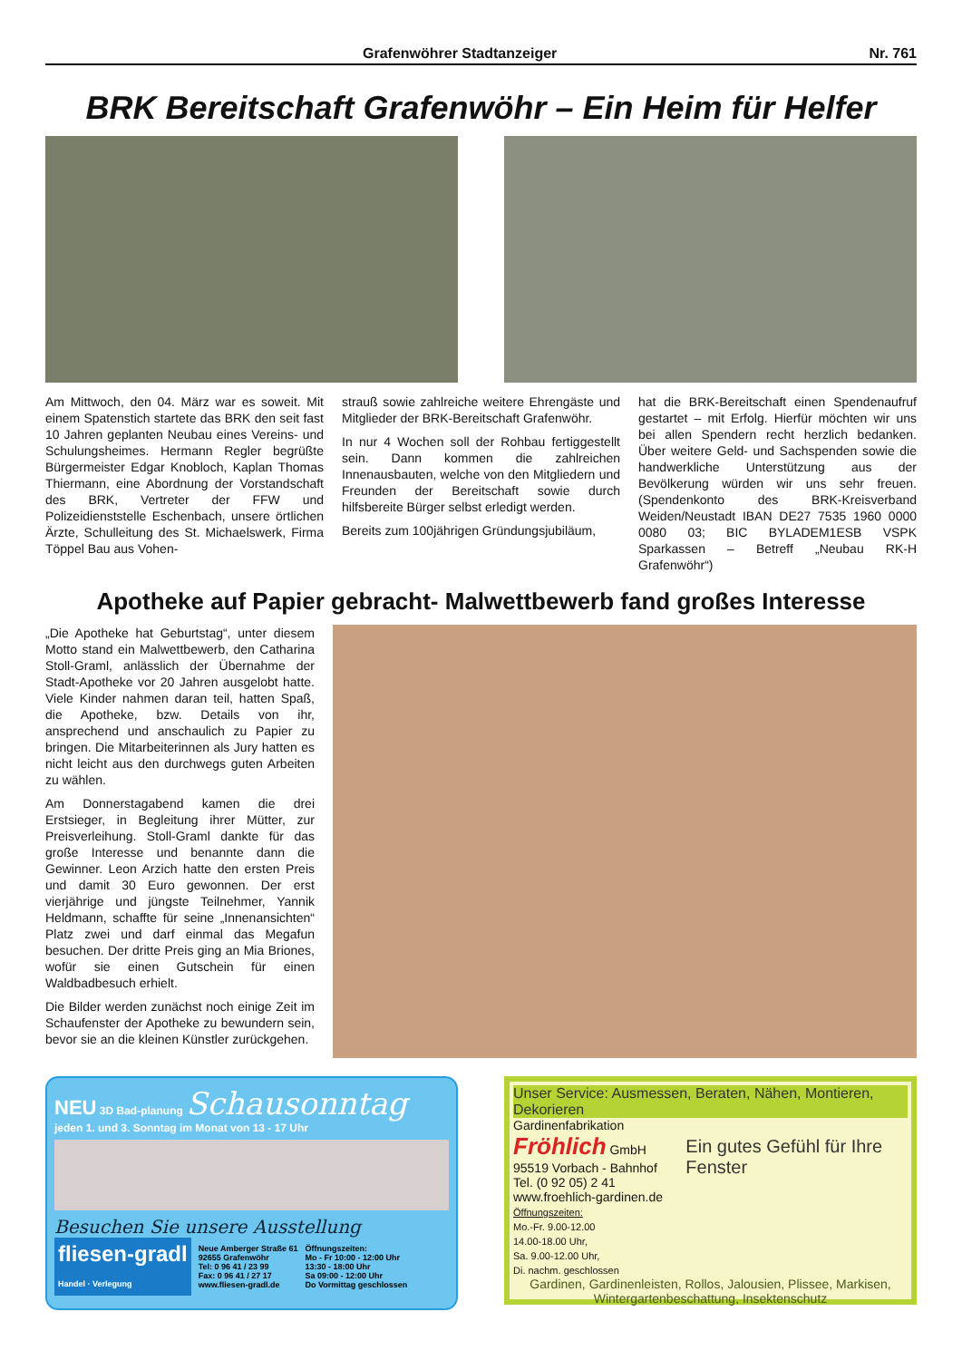Grafenwöhrer Stadtanzeiger Nr. 761
BRK Bereitschaft Grafenwöhr – Ein Heim für Helfer
Am Mittwoch, den 04. März war es soweit. Mit einem Spatenstich startete das BRK den seit fast 10 Jahren geplanten Neubau eines Vereins- und Schulungsheimes. Hermann Regler begrüßte Bürgermeister Edgar Knobloch, Kaplan Thomas Thiermann, eine Abordnung der Vorstandschaft des BRK, Vertreter der FFW und Polizeidienststelle Eschenbach, unsere örtlichen Ärzte, Schulleitung des St. Michaelswerk, Firma Töppel Bau aus Vohen-
strauß sowie zahlreiche weitere Ehrengäste und Mitglieder der BRK-Bereitschaft Grafenwöhr.
In nur 4 Wochen soll der Rohbau fertiggestellt sein. Dann kommen die zahlreichen Innenausbauten, welche von den Mitgliedern und Freunden der Bereitschaft sowie durch hilfsbereite Bürger selbst erledigt werden.
Bereits zum 100jährigen Gründungsjubiläum,
hat die BRK-Bereitschaft einen Spendenaufruf gestartet – mit Erfolg. Hierfür möchten wir uns bei allen Spendern recht herzlich bedanken. Über weitere Geld- und Sachspenden sowie die handwerkliche Unterstützung aus der Bevölkerung würden wir uns sehr freuen. (Spendenkonto des BRK-Kreisverband Weiden/Neustadt IBAN DE27 7535 1960 0000 0080 03; BIC BYLADEM1ESB VSPK Sparkassen – Betreff „Neubau RK-H Grafenwöhr“)
Apotheke auf Papier gebracht- Malwettbewerb fand großes Interesse
„Die Apotheke hat Geburtstag“, unter diesem Motto stand ein Malwettbewerb, den Catharina Stoll-Graml, anlässlich der Übernahme der Stadt-Apotheke vor 20 Jahren ausgelobt hatte. Viele Kinder nahmen daran teil, hatten Spaß, die Apotheke, bzw. Details von ihr, ansprechend und anschaulich zu Papier zu bringen. Die Mitarbeiterinnen als Jury hatten es nicht leicht aus den durchwegs guten Arbeiten zu wählen.
Am Donnerstagabend kamen die drei Erstsieger, in Begleitung ihrer Mütter, zur Preisverleihung. Stoll-Graml dankte für das große Interesse und benannte dann die Gewinner. Leon Arzich hatte den ersten Preis und damit 30 Euro gewonnen. Der erst vierjährige und jüngste Teilnehmer, Yannik Heldmann, schaffte für seine „Innenansichten“ Platz zwei und darf einmal das Megafun besuchen. Der dritte Preis ging an Mia Briones, wofür sie einen Gutschein für einen Waldbadbesuch erhielt.
Die Bilder werden zunächst noch einige Zeit im Schaufenster der Apotheke zu bewundern sein, bevor sie an die kleinen Künstler zurückgehen.
NEU 3D Bad-planung Schausonntag
jeden 1. und 3. Sonntag im Monat von 13 - 17 Uhr
Besuchen Sie unsere Ausstellung
fliesen-gradl
Handel · Verlegung
Neue Amberger Straße 61
92655 Grafenwöhr
Tel: 0 96 41 / 23 99
Fax: 0 96 41 / 27 17
www.fliesen-gradl.de
Öffnungszeiten:
Mo - Fr 10:00 - 12:00 Uhr
13:30 - 18:00 Uhr
Sa 09:00 - 12:00 Uhr
Do Vormittag geschlossen
Unser Service: Ausmessen, Beraten, Nähen, Montieren, Dekorieren
Gardinenfabrikation
Fröhlich GmbH
95519 Vorbach - Bahnhof
Tel. (0 92 05) 2 41
www.froehlich-gardinen.de
Öffnungszeiten:
Mo.-Fr. 9.00-12.00
14.00-18.00 Uhr,
Sa. 9.00-12.00 Uhr,
Di. nachm. geschlossen
Ein gutes Gefühl für Ihre Fenster
Gardinen, Gardinenleisten, Rollos, Jalousien, Plissee, Markisen, Wintergartenbeschattung, Insektenschutz